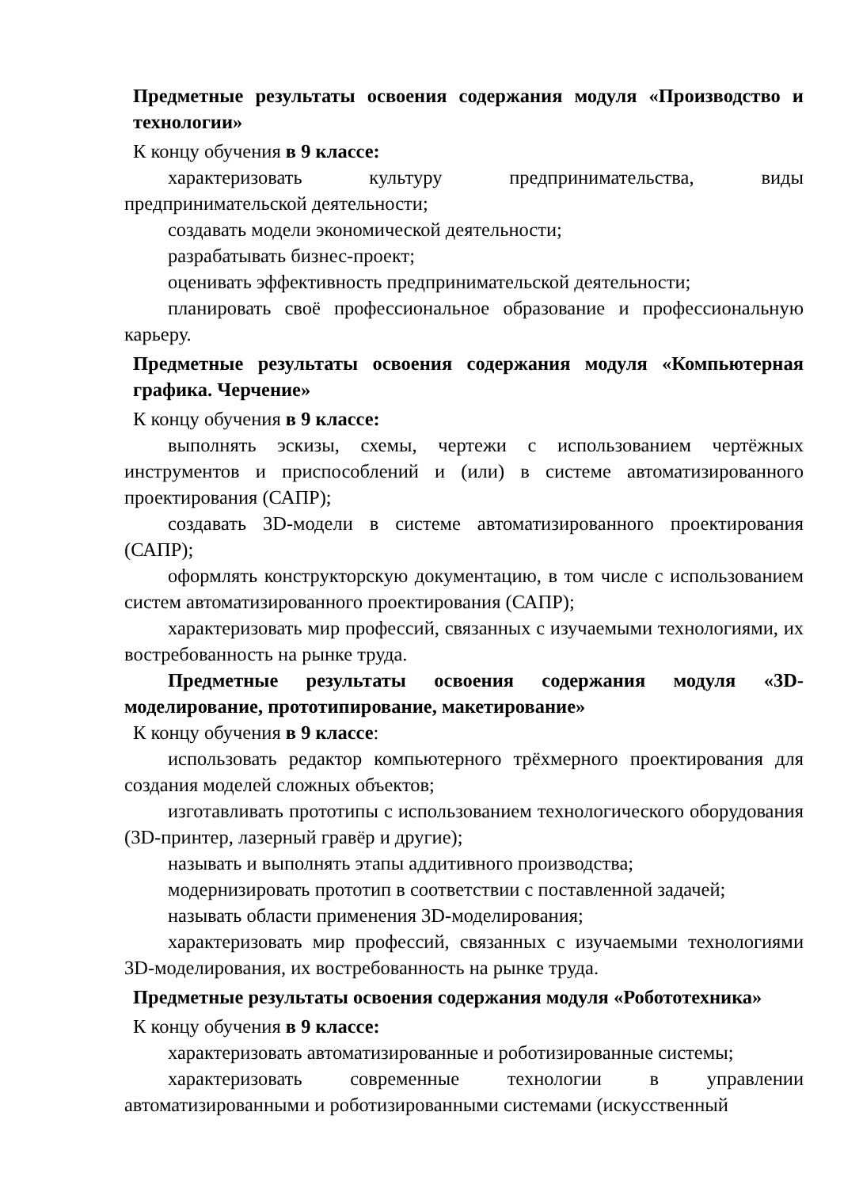Предметные результаты освоения содержания модуля «Производство и технологии»
К концу обучения в 9 классе:
характеризовать культуру предпринимательства, виды предпринимательской деятельности;
создавать модели экономической деятельности;
разрабатывать бизнес-проект;
оценивать эффективность предпринимательской деятельности;
планировать своё профессиональное образование и профессиональную карьеру.
Предметные результаты освоения содержания модуля «Компьютерная графика. Черчение»
К концу обучения в 9 классе:
выполнять эскизы, схемы, чертежи с использованием чертёжных инструментов и приспособлений и (или) в системе автоматизированного проектирования (САПР);
создавать 3D-модели в системе автоматизированного проектирования (САПР);
оформлять конструкторскую документацию, в том числе с использованием систем автоматизированного проектирования (САПР);
характеризовать мир профессий, связанных с изучаемыми технологиями, их востребованность на рынке труда.
Предметные результаты освоения содержания модуля «3D-моделирование, прототипирование, макетирование»
К концу обучения в 9 классе:
использовать редактор компьютерного трёхмерного проектирования для создания моделей сложных объектов;
изготавливать прототипы с использованием технологического оборудования (3D-принтер, лазерный гравёр и другие);
называть и выполнять этапы аддитивного производства;
модернизировать прототип в соответствии с поставленной задачей;
называть области применения 3D-моделирования;
характеризовать мир профессий, связанных с изучаемыми технологиями 3D-моделирования, их востребованность на рынке труда.
Предметные результаты освоения содержания модуля «Робототехника»
К концу обучения в 9 классе:
характеризовать автоматизированные и роботизированные системы;
характеризовать современные технологии в управлении автоматизированными и роботизированными системами (искусственный